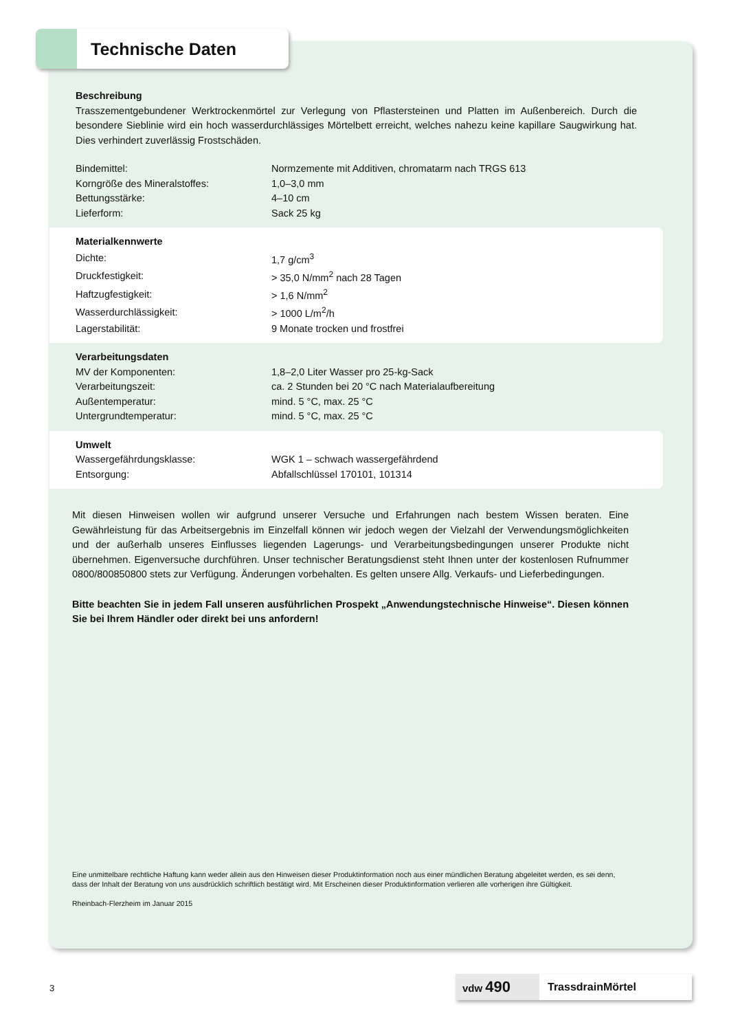Technische Daten
Beschreibung
Trasszementgebundener Werktrockenmörtel zur Verlegung von Pflastersteinen und Platten im Außenbereich. Durch die besondere Sieblinie wird ein hoch wasserdurchlässiges Mörtelbett erreicht, welches nahezu keine kapillare Saugwirkung hat. Dies verhindert zuverlässig Frostschäden.
| Bindemittel: | Normzemente mit Additiven, chromatarm nach TRGS 613 |
| Korngröße des Mineralstoffes: | 1,0–3,0 mm |
| Bettungsstärke: | 4–10 cm |
| Lieferform: | Sack 25 kg |
Materialkennwerte
| Dichte: | 1,7 g/cm<sup>3</sup> |
| Druckfestigkeit: | > 35,0 N/mm<sup>2</sup> nach 28 Tagen |
| Haftzugfestigkeit: | > 1,6 N/mm<sup>2</sup> |
| Wasserdurchlässigkeit: | > 1000 L/m<sup>2</sup>/h |
| Lagerstabilität: | 9 Monate trocken und frostfrei |
Verarbeitungsdaten
| MV der Komponenten: | 1,8–2,0 Liter Wasser pro 25-kg-Sack |
| Verarbeitungszeit: | ca. 2 Stunden bei 20 °C nach Materialaufbereitung |
| Außentemperatur: | mind. 5 °C, max. 25 °C |
| Untergrundtemperatur: | mind. 5 °C, max. 25 °C |
Umwelt
| Wassergefährdungsklasse: | WGK 1 – schwach wassergefährdend |
| Entsorgung: | Abfallschlüssel 170101, 101314 |
Mit diesen Hinweisen wollen wir aufgrund unserer Versuche und Erfahrungen nach bestem Wissen beraten. Eine Gewährleistung für das Arbeitsergebnis im Einzelfall können wir jedoch wegen der Vielzahl der Verwendungsmöglichkeiten und der außerhalb unseres Einflusses liegenden Lagerungs- und Verarbeitungsbedingungen unserer Produkte nicht übernehmen. Eigenversuche durchführen. Unser technischer Beratungsdienst steht Ihnen unter der kostenlosen Rufnummer 0800/800850800 stets zur Verfügung. Änderungen vorbehalten. Es gelten unsere Allg. Verkaufs- und Lieferbedingungen.
Bitte beachten Sie in jedem Fall unseren ausführlichen Prospekt „Anwendungstechnische Hinweise“. Diesen können Sie bei Ihrem Händler oder direkt bei uns anfordern!
Eine unmittelbare rechtliche Haftung kann weder allein aus den Hinweisen dieser Produktinformation noch aus einer mündlichen Beratung abgeleitet werden, es sei denn, dass der Inhalt der Beratung von uns ausdrücklich schriftlich bestätigt wird. Mit Erscheinen dieser Produktinformation verlieren alle vorherigen ihre Gültigkeit.
Rheinbach-Flerzheim im Januar 2015
3
vdw 490
TrassdrainMörtel